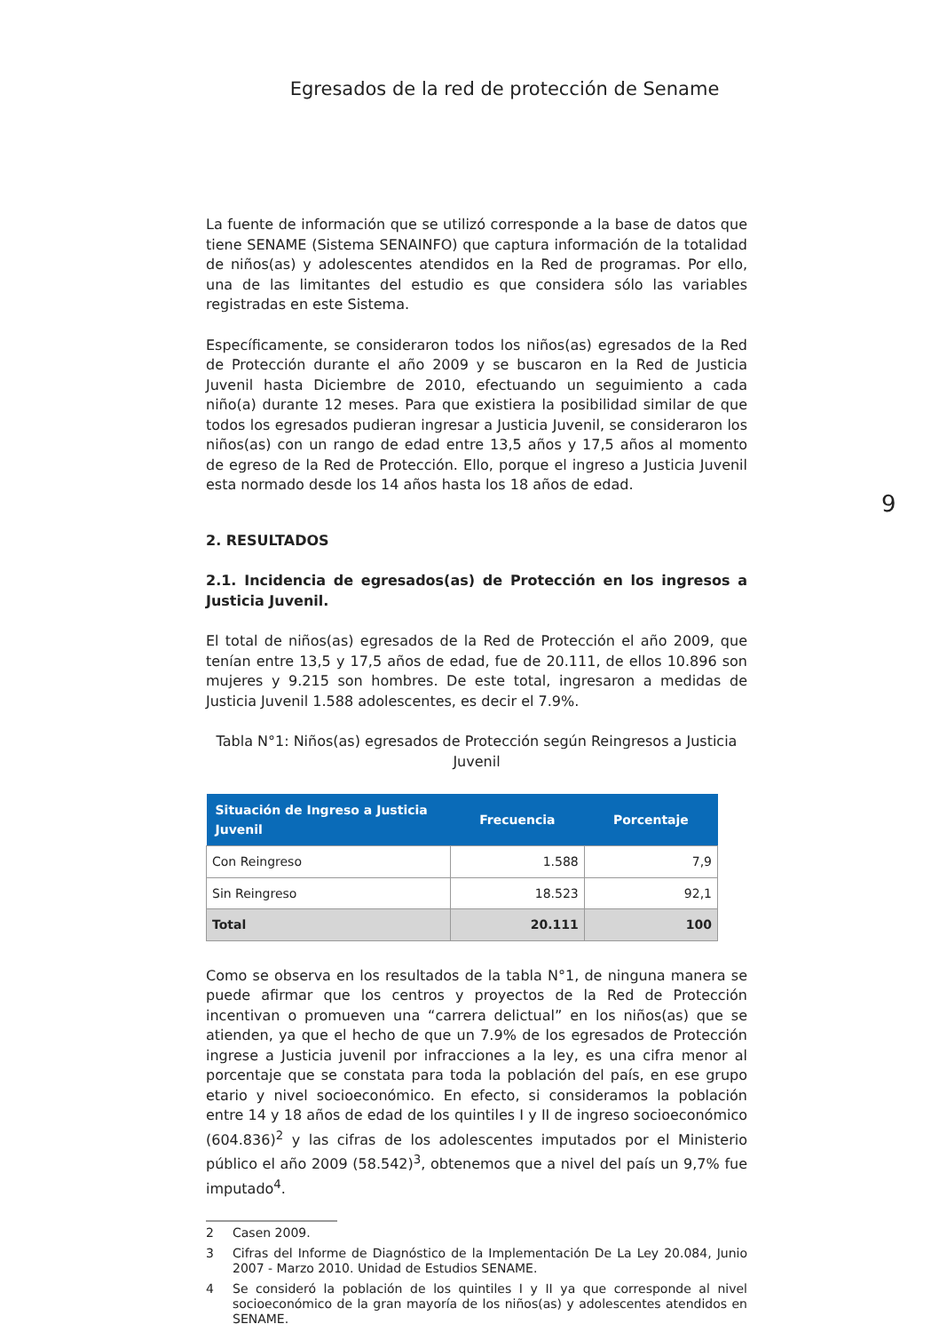Egresados de la red de protección de Sename
9
La fuente de información que se utilizó corresponde a la base de datos que tiene SENAME (Sistema SENAINFO) que captura información de la totalidad de niños(as) y adolescentes atendidos en la Red de programas. Por ello, una de las limitantes del estudio es que considera sólo las variables registradas en este Sistema.
Específicamente, se consideraron todos los niños(as) egresados de la Red de Protección durante el año 2009 y se buscaron en la Red de Justicia Juvenil hasta Diciembre de 2010, efectuando un seguimiento a cada niño(a) durante 12 meses. Para que existiera la posibilidad similar de que todos los egresados pudieran ingresar a Justicia Juvenil, se consideraron los niños(as) con un rango de edad entre 13,5 años y 17,5 años al momento de egreso de la Red de Protección. Ello, porque el ingreso a Justicia Juvenil esta normado desde los 14 años hasta los 18 años de edad.
2. RESULTADOS
2.1. Incidencia de egresados(as) de Protección en los ingresos a Justicia Juvenil.
El total de niños(as) egresados de la Red de Protección el año 2009, que tenían entre 13,5 y 17,5 años de edad, fue de 20.111, de ellos 10.896 son mujeres y 9.215 son hombres. De este total, ingresaron a medidas de Justicia Juvenil 1.588 adolescentes, es decir el 7.9%.
Tabla N°1: Niños(as) egresados de Protección según Reingresos a Justicia Juvenil
| Situación de Ingreso a Justicia Juvenil | Frecuencia | Porcentaje |
| --- | --- | --- |
| Con Reingreso | 1.588 | 7,9 |
| Sin Reingreso | 18.523 | 92,1 |
| Total | 20.111 | 100 |
Como se observa en los resultados de la tabla N°1, de ninguna manera se puede afirmar que los centros y proyectos de la Red de Protección incentivan o promueven una “carrera delictual” en los niños(as) que se atienden, ya que el hecho de que un 7.9% de los egresados de Protección ingrese a Justicia juvenil por infracciones a la ley, es una cifra menor al porcentaje que se constata para toda la población del país, en ese grupo etario y nivel socioeconómico. En efecto, si consideramos la población entre 14 y 18 años de edad de los quintiles I y II de ingreso socioeconómico (604.836)<sup>2</sup> y las cifras de los adolescentes imputados por el Ministerio público el año 2009 (58.542)<sup>3</sup>, obtenemos que a nivel del país un 9,7% fue imputado<sup>4</sup>.
2 Casen 2009.
3 Cifras del Informe de Diagnóstico de la Implementación De La Ley 20.084, Junio 2007 - Marzo 2010. Unidad de Estudios SENAME.
4 Se consideró la población de los quintiles I y II ya que corresponde al nivel socioeconómico de la gran mayoría de los niños(as) y adolescentes atendidos en SENAME.